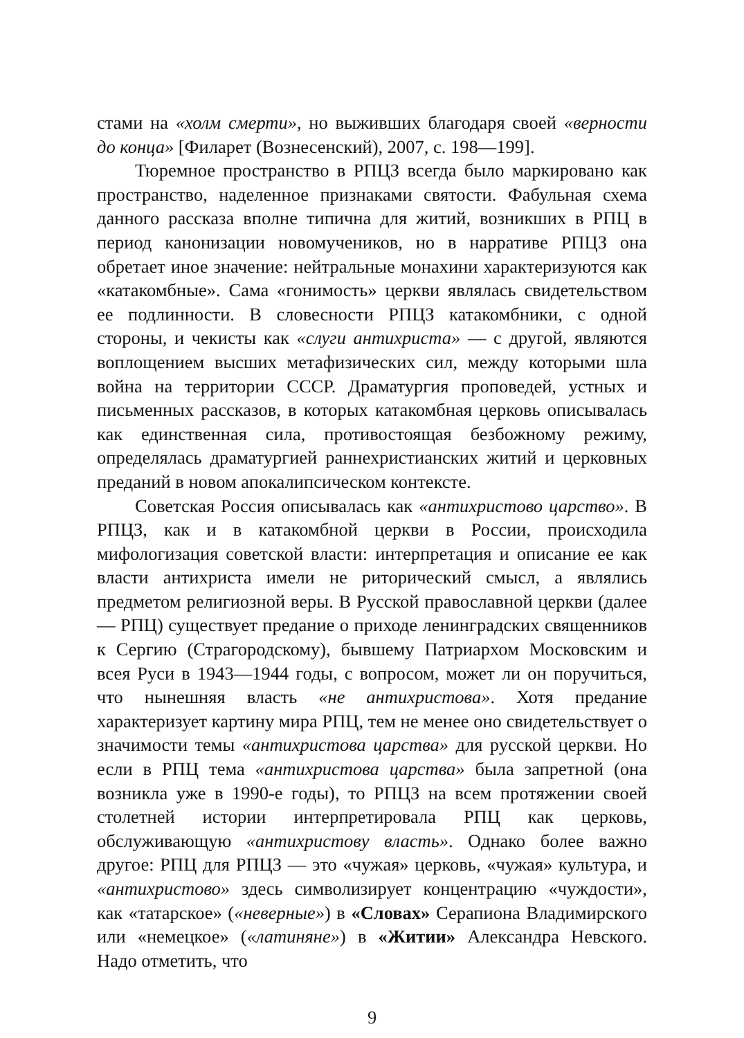стами на «холм смерти», но выживших благодаря своей «верности до конца» [Филарет (Вознесенский), 2007, с. 198—199].
Тюремное пространство в РПЦЗ всегда было маркировано как пространство, наделенное признаками святости. Фабульная схема данного рассказа вполне типична для житий, возникших в РПЦ в период канонизации новомучеников, но в нарративе РПЦЗ она обретает иное значение: нейтральные монахини характеризуются как «катакомбные». Сама «гонимость» церкви являлась свидетельством ее подлинности. В словесности РПЦЗ катакомбники, с одной стороны, и чекисты как «слуги антихриста» — с другой, являются воплощением высших метафизических сил, между которыми шла война на территории СССР. Драматургия проповедей, устных и письменных рассказов, в которых катакомбная церковь описывалась как единственная сила, противостоящая безбожному режиму, определялась драматургией раннехристианских житий и церковных преданий в новом апокалипсическом контексте.
Советская Россия описывалась как «антихристово царство». В РПЦЗ, как и в катакомбной церкви в России, происходила мифологизация советской власти: интерпретация и описание ее как власти антихриста имели не риторический смысл, а являлись предметом религиозной веры. В Русской православной церкви (далее — РПЦ) существует предание о приходе ленинградских священников к Сергию (Страгородскому), бывшему Патриархом Московским и всея Руси в 1943—1944 годы, с вопросом, может ли он поручиться, что нынешняя власть «не антихристова». Хотя предание характеризует картину мира РПЦ, тем не менее оно свидетельствует о значимости темы «антихристова царства» для русской церкви. Но если в РПЦ тема «антихристова царства» была запретной (она возникла уже в 1990-е годы), то РПЦЗ на всем протяжении своей столетней истории интерпретировала РПЦ как церковь, обслуживающую «антихристову власть». Однако более важно другое: РПЦ для РПЦЗ — это «чужая» церковь, «чужая» культура, и «антихристово» здесь символизирует концентрацию «чуждости», как «татарское» («неверные») в «Словах» Серапиона Владимирского или «немецкое» («латиняне») в «Житии» Александра Невского. Надо отметить, что
9